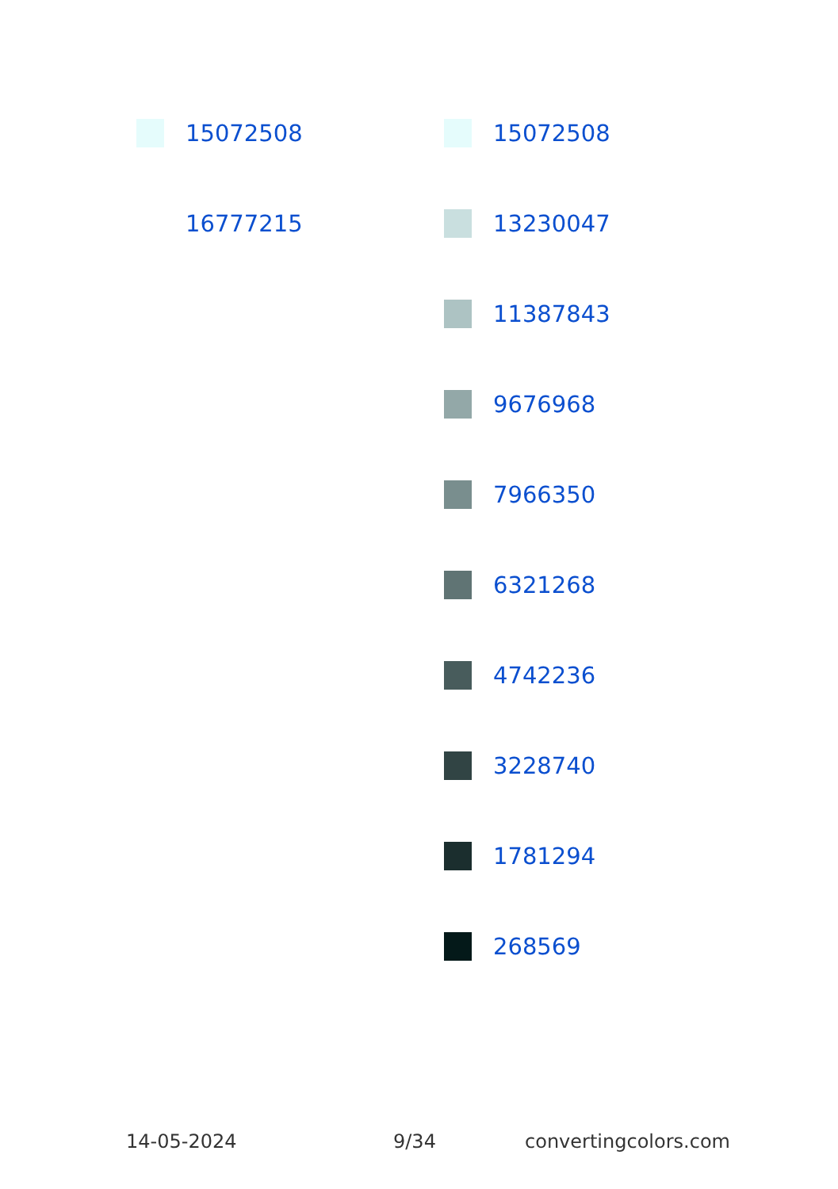15072508
16777215
15072508
13230047
11387843
9676968
7966350
6321268
4742236
3228740
1781294
268569
14-05-2024 9/34 convertingcolors.com